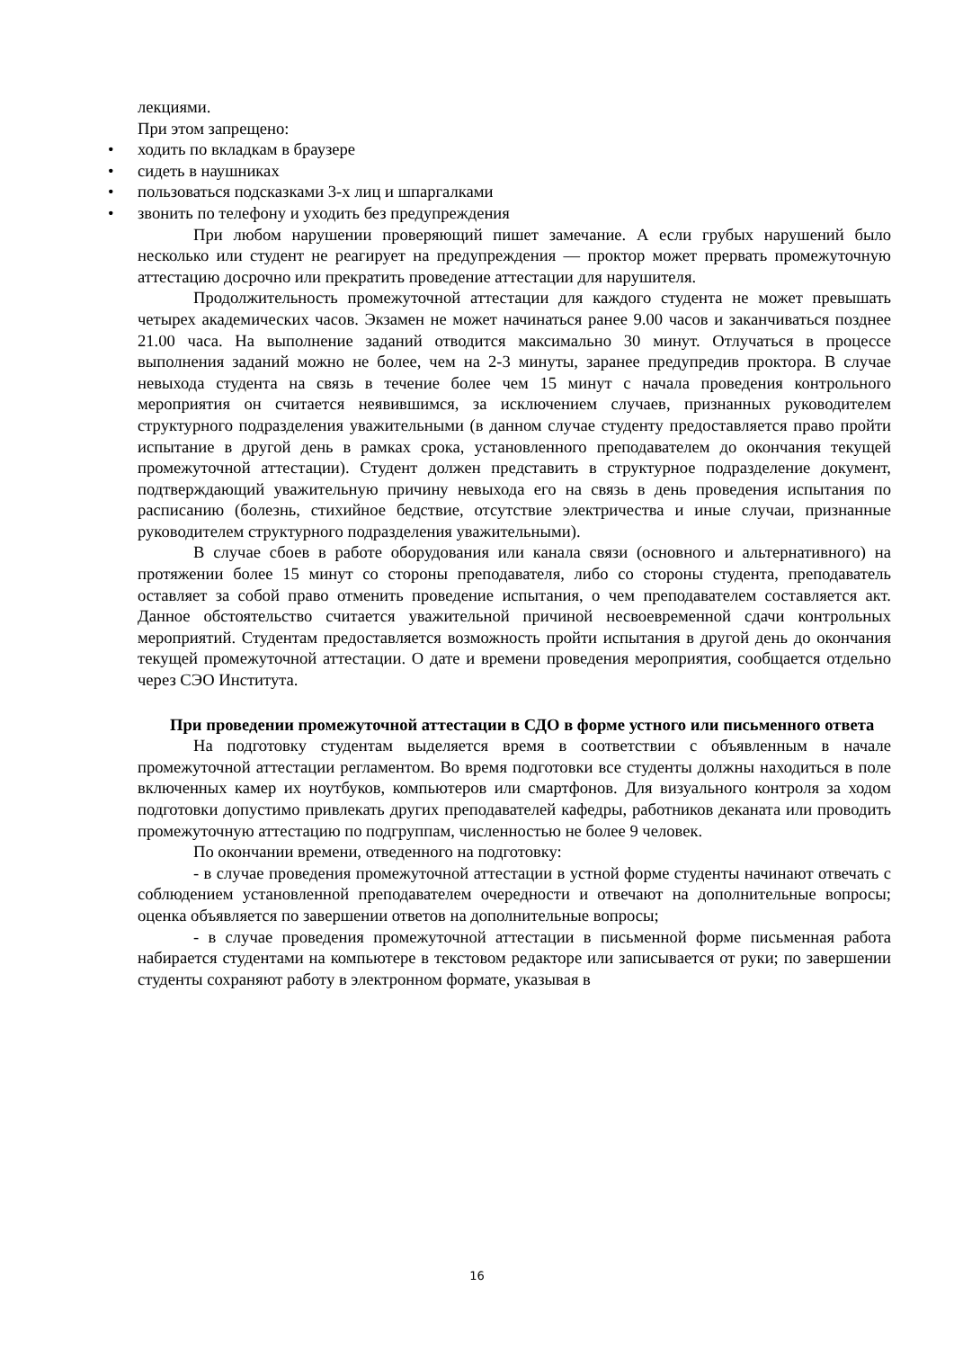лекциями.
При этом запрещено:
• ходить по вкладкам в браузере
• сидеть в наушниках
• пользоваться подсказками 3-х лиц и шпаргалками
• звонить по телефону и уходить без предупреждения
При любом нарушении проверяющий пишет замечание. А если грубых нарушений было несколько или студент не реагирует на предупреждения — проктор может прервать промежуточную аттестацию досрочно или прекратить проведение аттестации для нарушителя.
Продолжительность промежуточной аттестации для каждого студента не может превышать четырех академических часов. Экзамен не может начинаться ранее 9.00 часов и заканчиваться позднее 21.00 часа. На выполнение заданий отводится максимально 30 минут. Отлучаться в процессе выполнения заданий можно не более, чем на 2-3 минуты, заранее предупредив проктора. В случае невыхода студента на связь в течение более чем 15 минут с начала проведения контрольного мероприятия он считается неявившимся, за исключением случаев, признанных руководителем структурного подразделения уважительными (в данном случае студенту предоставляется право пройти испытание в другой день в рамках срока, установленного преподавателем до окончания текущей промежуточной аттестации). Студент должен представить в структурное подразделение документ, подтверждающий уважительную причину невыхода его на связь в день проведения испытания по расписанию (болезнь, стихийное бедствие, отсутствие электричества и иные случаи, признанные руководителем структурного подразделения уважительными).
В случае сбоев в работе оборудования или канала связи (основного и альтернативного) на протяжении более 15 минут со стороны преподавателя, либо со стороны студента, преподаватель оставляет за собой право отменить проведение испытания, о чем преподавателем составляется акт. Данное обстоятельство считается уважительной причиной несвоевременной сдачи контрольных мероприятий. Студентам предоставляется возможность пройти испытания в другой день до окончания текущей промежуточной аттестации. О дате и времени проведения мероприятия, сообщается отдельно через СЭО Института.
При проведении промежуточной аттестации в СДО в форме устного или письменного ответа
На подготовку студентам выделяется время в соответствии с объявленным в начале промежуточной аттестации регламентом. Во время подготовки все студенты должны находиться в поле включенных камер их ноутбуков, компьютеров или смартфонов. Для визуального контроля за ходом подготовки допустимо привлекать других преподавателей кафедры, работников деканата или проводить промежуточную аттестацию по подгруппам, численностью не более 9 человек.
По окончании времени, отведенного на подготовку:
- в случае проведения промежуточной аттестации в устной форме студенты начинают отвечать с соблюдением установленной преподавателем очередности и отвечают на дополнительные вопросы; оценка объявляется по завершении ответов на дополнительные вопросы;
- в случае проведения промежуточной аттестации в письменной форме письменная работа набирается студентами на компьютере в текстовом редакторе или записывается от руки; по завершении студенты сохраняют работу в электронном формате, указывая в
16